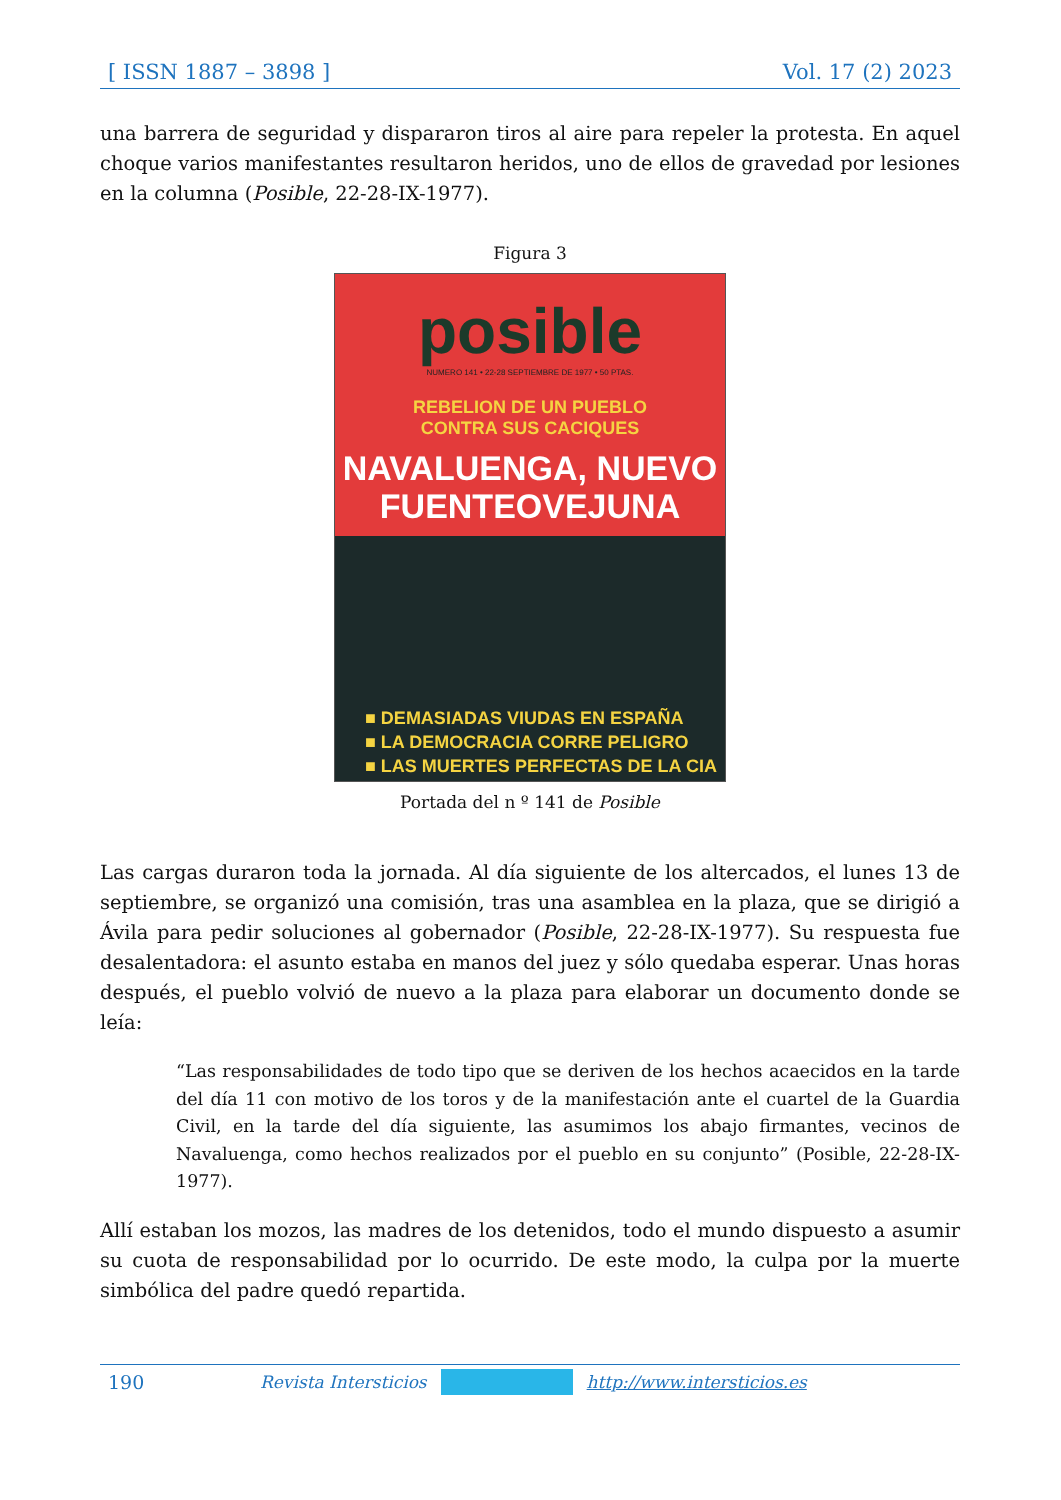[ ISSN 1887 – 3898 ] Vol. 17 (2) 2023
una barrera de seguridad y dispararon tiros al aire para repeler la protesta. En aquel choque varios manifestantes resultaron heridos, uno de ellos de gravedad por lesiones en la columna (Posible, 22-28-IX-1977).
Figura 3
posible
NUMERO 141 • 22-28 SEPTIEMBRE DE 1977 • 50 PTAS.
REBELION DE UN PUEBLO
CONTRA SUS CACIQUES
NAVALUENGA, NUEVO
FUENTEOVEJUNA
■ DEMASIADAS VIUDAS EN ESPAÑA
■ LA DEMOCRACIA CORRE PELIGRO
■ LAS MUERTES PERFECTAS DE LA CIA
Portada del n º 141 de Posible
Las cargas duraron toda la jornada. Al día siguiente de los altercados, el lunes 13 de septiembre, se organizó una comisión, tras una asamblea en la plaza, que se dirigió a Ávila para pedir soluciones al gobernador (Posible, 22-28-IX-1977). Su respuesta fue desalentadora: el asunto estaba en manos del juez y sólo quedaba esperar. Unas horas después, el pueblo volvió de nuevo a la plaza para elaborar un documento donde se leía:
“Las responsabilidades de todo tipo que se deriven de los hechos acaecidos en la tarde del día 11 con motivo de los toros y de la manifestación ante el cuartel de la Guardia Civil, en la tarde del día siguiente, las asumimos los abajo firmantes, vecinos de Navaluenga, como hechos realizados por el pueblo en su conjunto” (Posible, 22-28-IX-1977).
Allí estaban los mozos, las madres de los detenidos, todo el mundo dispuesto a asumir su cuota de responsabilidad por lo ocurrido. De este modo, la culpa por la muerte simbólica del padre quedó repartida.
190 Revista Intersticios http://www.intersticios.es